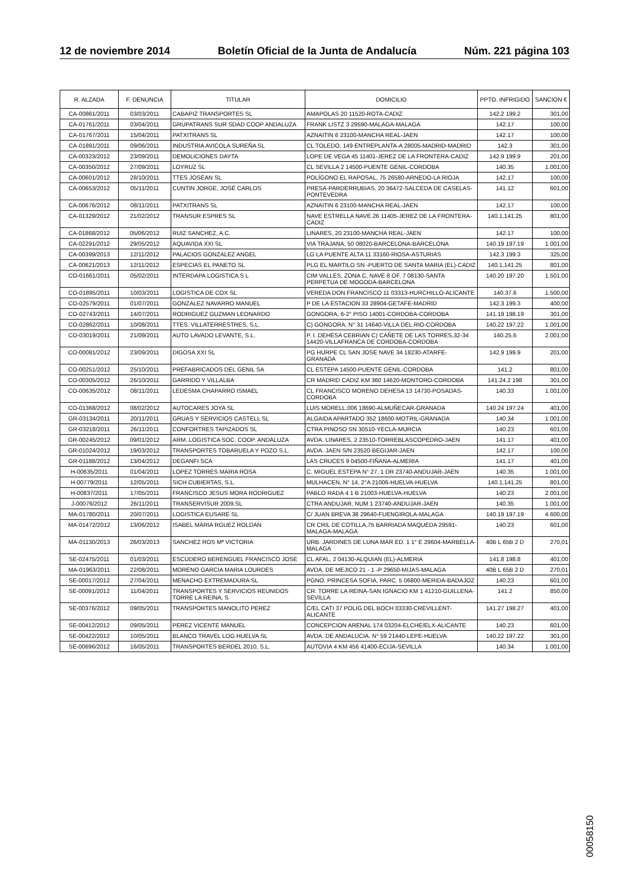12 de noviembre 2014 Boletín Oficial de la Junta de Andalucía Núm. 221 página 103
| R. ALZADA | F. DENUNCIA | TITULAR | DOMICILIO | PPTO. INFRIGIDO | SANCION € |
| --- | --- | --- | --- | --- | --- |
| CA-00861/2011 | 03/03/2011 | CABAPIZ TRANSPORTES SL | AMAPOLAS 20 11520-ROTA-CADIZ | 142.2 199.2 | 301,00 |
| CA-01761/2011 | 03/04/2011 | GRUPATRANS SUR SDAD COOP ANDALUZA | FRANK LISTZ 3 29590-MALAGA-MALAGA | 142.17 | 100,00 |
| CA-01767/2011 | 15/04/2011 | PATXITRANS SL | AZNAITIN 6 23100-MANCHA REAL-JAEN | 142.17 | 100,00 |
| CA-01891/2011 | 09/06/2011 | INDUSTRIA AVICOLA SUREÑA SL | CL TOLEDO, 149 ENTREPLANTA-A 28005-MADRID-MADRID | 142.3 | 301,00 |
| CA-00323/2012 | 23/09/2011 | DEMOLICIONES DAYTA | LOPE DE VEGA 45 11401-JEREZ DE LA FRONTERA-CADIZ | 142.9 199.9 | 201,00 |
| CA-00350/2012 | 27/09/2011 | LOYRUZ SL | CL SEVILLA 2 14500-PUENTE GENIL-CORDOBA | 140.35 | 1.001,00 |
| CA-00601/2012 | 28/10/2011 | TTES JOSEAN SL | POLÍGONO EL RAPOSAL, 75 26580-ARNEDO-LA RIOJA | 142.17 | 100,00 |
| CA-00653/2012 | 05/11/2011 | CUNTIN JORGE, JOSÉ CARLOS | PRESA-PARDERRUBIAS, 20 36472-SALCEDA DE CASELAS-PONTEVEDRA | 141.12 | 601,00 |
| CA-00676/2012 | 08/11/2011 | PATXITRANS SL | AZNAITIN 6 23100-MANCHA REAL-JAEN | 142.17 | 100,00 |
| CA-01329/2012 | 21/02/2012 | TRANSUR ESPRES SL | NAVE ESTRELLA NAVE 26 11405-JEREZ DE LA FRONTERA-CADIZ | 140.1,141.25 | 801,00 |
| CA-01868/2012 | 05/06/2012 | RUIZ SANCHEZ, A.C. | LINARES, 20 23100-MANCHA REAL-JAEN | 142.17 | 100,00 |
| CA-02291/2012 | 29/05/2012 | AQUAVIDA XXI SL | VIA TRAJANA, 50 08020-BARCELONA-BARCELONA | 140.19 197.19 | 1.001,00 |
| CA-00399/2013 | 12/11/2012 | PALACIOS GONZALEZ ANGEL | LG LA PUENTE ALTA 11 33160-RIOSA-ASTURIAS | 142.3 199.3 | 325,00 |
| CA-00621/2013 | 12/11/2012 | ESPECIAS EL PANETO SL | PLG EL MARTILO SN -PUERTO DE SANTA MARIA (EL)-CADIZ | 140.1,141.25 | 801,00 |
| CO-01661/2011 | 05/02/2011 | INTERDAPA LOGISTICA S L | CIM VALLES, ZONA C, NAVE 8 OF. 7 08130-SANTA PERPETUA DE MOGODA-BARCELONA | 140.20 197.20 | 1.501,00 |
| CO-01895/2011 | 10/03/2011 | LOGISTICA DE COX SL | VEREDA DON FRANCISCO 11 03313-HURCHILLO-ALICANTE | 140.37.6 | 1.500,00 |
| CO-02579/2011 | 01/07/2011 | GONZALEZ NAVARRO MANUEL | P DE LA ESTACION 33 28904-GETAFE-MADRID | 142.3 199.3 | 400,00 |
| CO-02743/2011 | 14/07/2011 | RODRIGUEZ GUZMAN LEONARDO | GONGORA, 6-2° PISO 14001-CORDOBA-CORDOBA | 141.19 198.19 | 301,00 |
| CO-02862/2011 | 10/08/2011 | TTES. VILLATERRESTRES, S.L. | C) GONGORA, N° 31 14640-VILLA DEL RIO-CORDOBA | 140.22 197.22 | 1.001,00 |
| CO-03019/2011 | 21/09/2011 | AUTO LAVADO LEVANTE, S.L. | P. I. DEHESA CEBRIAN C) CAÑETE DE LAS TORRES,32-34 14420-VILLAFRANCA DE CORDOBA-CORDOBA | 140.25.6 | 2.001,00 |
| CO-00081/2012 | 23/09/2011 | DIGOSA XXI SL | PG HURPE CL SAN JOSE NAVE 34 18230-ATARFE-GRANADA | 142.9 199.9 | 201,00 |
| CO-00251/2012 | 25/10/2011 | PREFABRICADOS DEL GENIL SA | CL ESTEPA 14500-PUENTE GENIL-CORDOBA | 141.2 | 801,00 |
| CO-00305/2012 | 26/10/2011 | GARRIDO Y VILLALBA | CR MADRID CADIZ KM 360 14620-MONTORO-CORDOBA | 141.24.2 198 | 301,00 |
| CO-00635/2012 | 08/11/2011 | LEDESMA CHAPARRO ISMAEL | CL FRANCISCO MORENO DEHESA 13 14730-POSADAS-CORDOBA | 140.33 | 1.001,00 |
| CO-01368/2012 | 08/02/2012 | AUTOCARES JOYA SL | LUIS MORELL,006 18690-ALMUÑECAR-GRANADA | 140.24 197.24 | 401,00 |
| GR-03134/2011 | 20/11/2011 | GRUAS Y SERVICIOS CASTELL SL | ALGAIDA APARTADO 352 18600-MOTRIL-GRANADA | 140.34 | 1.001,00 |
| GR-03218/2011 | 26/11/2011 | CONFORTRES TAPIZADOS SL | CTRA PINOSO SN 30510-YECLA-MURCIA | 140.23 | 601,00 |
| GR-00245/2012 | 09/01/2012 | ARM. LOGISTICA SOC. COOP. ANDALUZA | AVDA. LINARES, 2 23510-TORREBLASCOPEDRO-JAEN | 141.17 | 401,00 |
| GR-01024/2012 | 19/03/2012 | TRANSPORTES TOBARUELA Y POZO S.L. | AVDA. JAEN S/N 23520-BEGIJAR-JAEN | 142.17 | 100,00 |
| GR-01188/2012 | 13/04/2012 | DEGANFI SCA | LAS CRUCES 9 04500-FIÑANA-ALMERIA | 141.17 | 401,00 |
| H-00635/2011 | 01/04/2011 | LOPEZ TORRES MARIA ROSA | C. MIGUEL ESTEPA N° 27, 1 DR 23740-ANDUJAR-JAEN | 140.35 | 1.001,00 |
| H-00779/2011 | 12/05/2011 | SICH CUBIERTAS, S.L. | MULHACEN, N° 14, 2°A 21006-HUELVA-HUELVA | 140.1,141.25 | 801,00 |
| H-00837/2011 | 17/05/2011 | FRANCISCO JESUS MORA RODRIGUEZ | PABLO RADA 4 1 B 21003-HUELVA-HUELVA | 140.23 | 2.001,00 |
| J-00076/2012 | 26/11/2011 | TRANSERVISUR 2009,SL | CTRA ANDUJAR, NUM 1 23740-ANDUJAR-JAEN | 140.35 | 1.001,00 |
| MA-01780/2011 | 20/07/2011 | LOGISTICA EUSARE SL | C/ JUAN BREVA 38 29640-FUENGIROLA-MALAGA | 140.19 197.19 | 4.600,00 |
| MA-01472/2012 | 13/06/2012 | ISABEL MARIA RGUEZ ROLDAN | CR CRIL DE COTILLA,75 BARRIADA MAQUEDA 29591-MALAGA-MALAGA | 140.23 | 601,00 |
| MA-01130/2013 | 26/03/2013 | SANCHEZ ROS Mª VICTORIA | URB. JARDINES DE LUNA MAR ED. 1 1° E 29604-MARBELLA-MALAGA | 40B L 65B 2 D | 270,01 |
| SE-02475/2011 | 01/03/2011 | ESCUDERO BERENGUEL FRANCISCO JOSE | CL AFAL, 2 04130-ALQUIAN (EL)-ALMERIA | 141.8 198.8 | 401,00 |
| MA-01963/2011 | 22/08/2011 | MORENO GARCIA MARIA LOURDES | AVDA. DE MEJICO 21 - 1 -P 29650-MIJAS-MALAGA | 40B L 65B 2 D | 270,01 |
| SE-00017/2012 | 27/04/2011 | MENACHO EXTREMADURA SL | PGNO. PRINCESA SOFIA, PARC. 5 06800-MERIDA-BADAJOZ | 140.23 | 601,00 |
| SE-00091/2012 | 11/04/2011 | TRANSPORTES Y SERVICIOS REUNIDOS TORRE LA REINA, S | CR. TORRE LA REINA-SAN IGNACIO KM 1 41210-GUILLENA-SEVILLA | 141.2 | 850,00 |
| SE-00376/2012 | 09/05/2011 | TRANSPORTES MANOLITO PEREZ | C/EL CATI 37 POLIG.DEL BOCH 03330-CREVILLENT-ALICANTE | 141.27 198.27 | 401,00 |
| SE-00412/2012 | 09/05/2011 | PEREZ VICENTE MANUEL | CONCEPCION ARENAL 174 03204-ELCHE/ELX-ALICANTE | 140.23 | 601,00 |
| SE-00422/2012 | 10/05/2011 | BLANCO TRAVEL LOG HUELVA SL | AVDA. DE ANDALUCIA, N° 59 21440-LEPE-HUELVA | 140.22 197.22 | 301,00 |
| SE-00696/2012 | 16/05/2011 | TRANSPORTES BERDEL 2010, S.L. | AUTOVIA 4 KM 456 41400-ECIJA-SEVILLA | 140.34 | 1.001,00 |
00058150